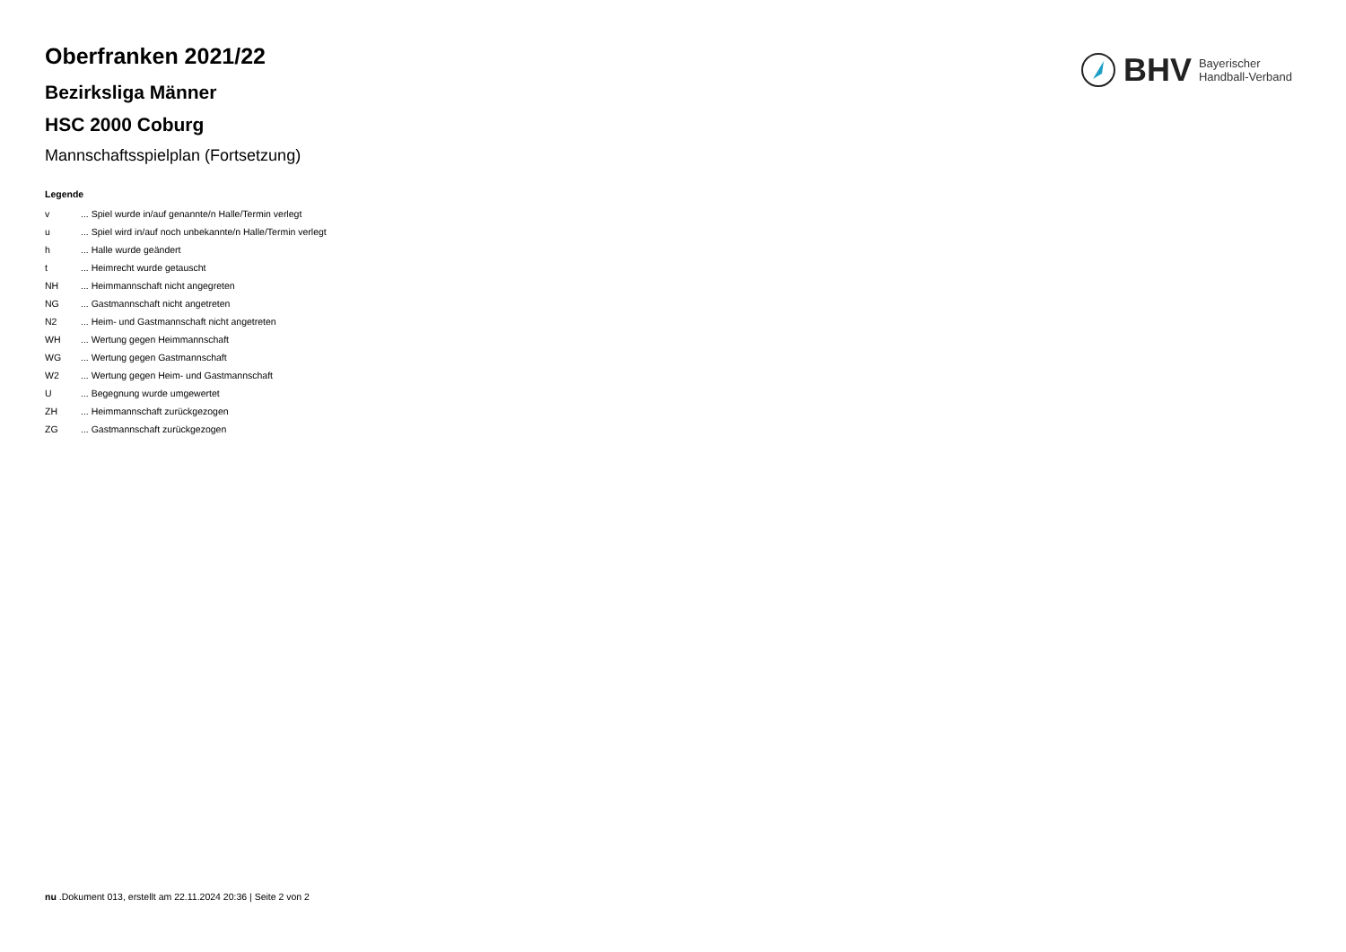BHV
Bayerischer
Handball-Verband
Oberfranken 2021/22
Bezirksliga Männer
HSC 2000 Coburg
Mannschaftsspielplan (Fortsetzung)
Legende
| v | ... Spiel wurde in/auf genannte/n Halle/Termin verlegt |
| u | ... Spiel wird in/auf noch unbekannte/n Halle/Termin verlegt |
| h | ... Halle wurde geändert |
| t | ... Heimrecht wurde getauscht |
| NH | ... Heimmannschaft nicht angegreten |
| NG | ... Gastmannschaft nicht angetreten |
| N2 | ... Heim- und Gastmannschaft nicht angetreten |
| WH | ... Wertung gegen Heimmannschaft |
| WG | ... Wertung gegen Gastmannschaft |
| W2 | ... Wertung gegen Heim- und Gastmannschaft |
| U | ... Begegnung wurde umgewertet |
| ZH | ... Heimmannschaft zurückgezogen |
| ZG | ... Gastmannschaft zurückgezogen |
nu .Dokument 013, erstellt am 22.11.2024 20:36 | Seite 2 von 2